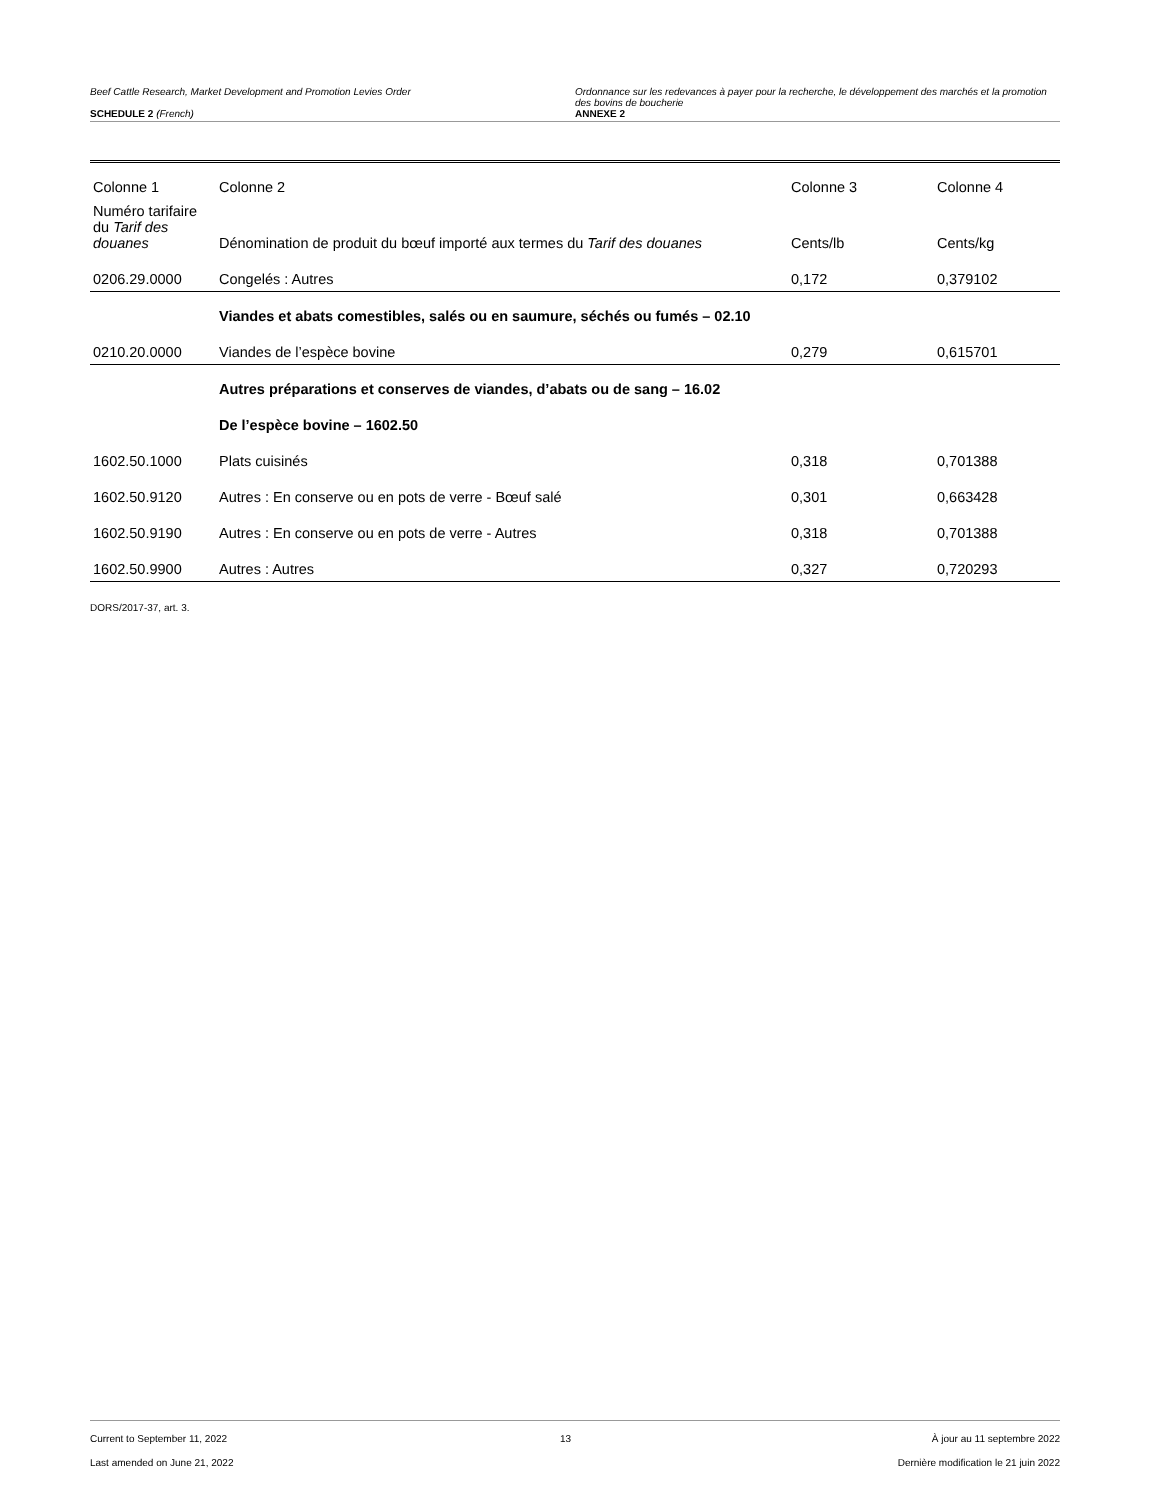Beef Cattle Research, Market Development and Promotion Levies Order
SCHEDULE 2 (French)
Ordonnance sur les redevances à payer pour la recherche, le développement des marchés et la promotion des bovins de boucherie
ANNEXE 2
| Colonne 1 | Colonne 2 | Colonne 3 | Colonne 4 |
| --- | --- | --- | --- |
| Numéro tarifaire du Tarif des douanes | Dénomination de produit du bœuf importé aux termes du Tarif des douanes | Cents/lb | Cents/kg |
| 0206.29.0000 | Congelés : Autres | 0,172 | 0,379102 |
| | Viandes et abats comestibles, salés ou en saumure, séchés ou fumés – 02.10 | | |
| 0210.20.0000 | Viandes de l’espèce bovine | 0,279 | 0,615701 |
| | Autres préparations et conserves de viandes, d’abats ou de sang – 16.02 | | |
| | De l’espèce bovine – 1602.50 | | |
| 1602.50.1000 | Plats cuisinés | 0,318 | 0,701388 |
| 1602.50.9120 | Autres : En conserve ou en pots de verre - Bœuf salé | 0,301 | 0,663428 |
| 1602.50.9190 | Autres : En conserve ou en pots de verre - Autres | 0,318 | 0,701388 |
| 1602.50.9900 | Autres : Autres | 0,327 | 0,720293 |
DORS/2017-37, art. 3.
Current to September 11, 2022
Last amended on June 21, 2022
13 À jour au 11 septembre 2022
Dernière modification le 21 juin 2022